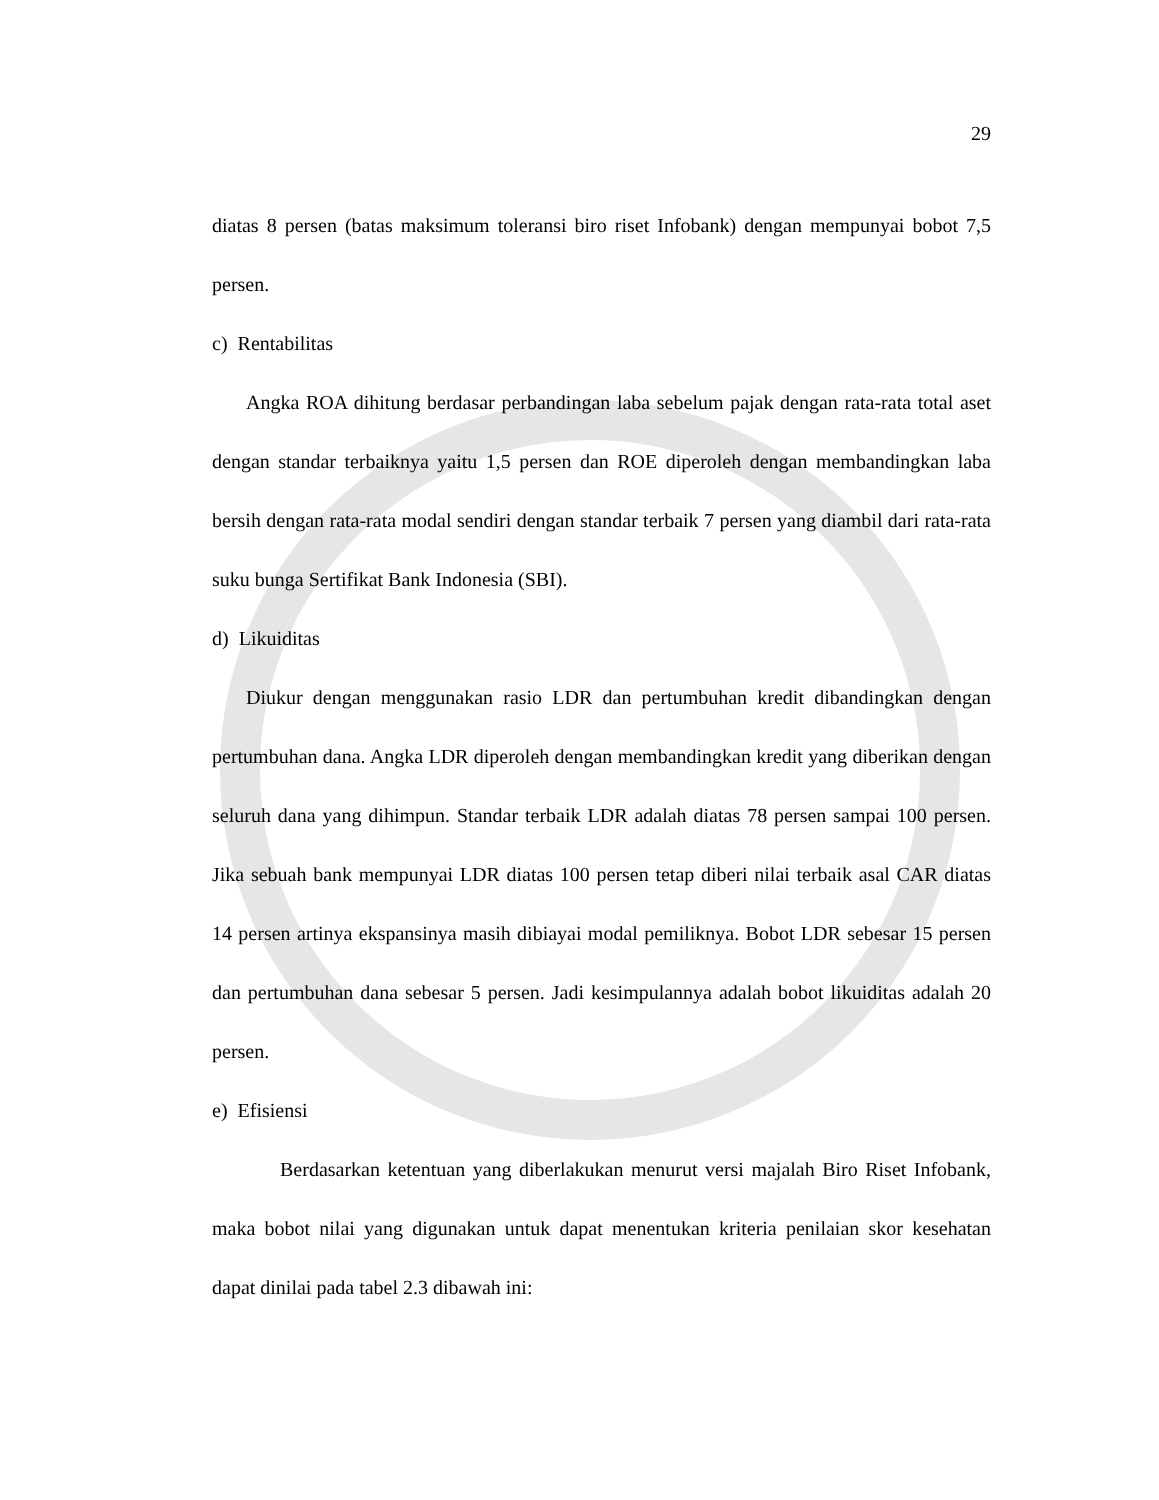29
diatas 8 persen (batas maksimum toleransi biro riset Infobank) dengan mempunyai bobot 7,5 persen.
c) Rentabilitas
Angka ROA dihitung berdasar perbandingan laba sebelum pajak dengan rata-rata total aset dengan standar terbaiknya yaitu 1,5 persen dan ROE diperoleh dengan membandingkan laba bersih dengan rata-rata modal sendiri dengan standar terbaik 7 persen yang diambil dari rata-rata suku bunga Sertifikat Bank Indonesia (SBI).
d) Likuiditas
Diukur dengan menggunakan rasio LDR dan pertumbuhan kredit dibandingkan dengan pertumbuhan dana. Angka LDR diperoleh dengan membandingkan kredit yang diberikan dengan seluruh dana yang dihimpun. Standar terbaik LDR adalah diatas 78 persen sampai 100 persen. Jika sebuah bank mempunyai LDR diatas 100 persen tetap diberi nilai terbaik asal CAR diatas 14 persen artinya ekspansinya masih dibiayai modal pemiliknya. Bobot LDR sebesar 15 persen dan pertumbuhan dana sebesar 5 persen. Jadi kesimpulannya adalah bobot likuiditas adalah 20 persen.
e) Efisiensi
Berdasarkan ketentuan yang diberlakukan menurut versi majalah Biro Riset Infobank, maka bobot nilai yang digunakan untuk dapat menentukan kriteria penilaian skor kesehatan dapat dinilai pada tabel 2.3 dibawah ini: